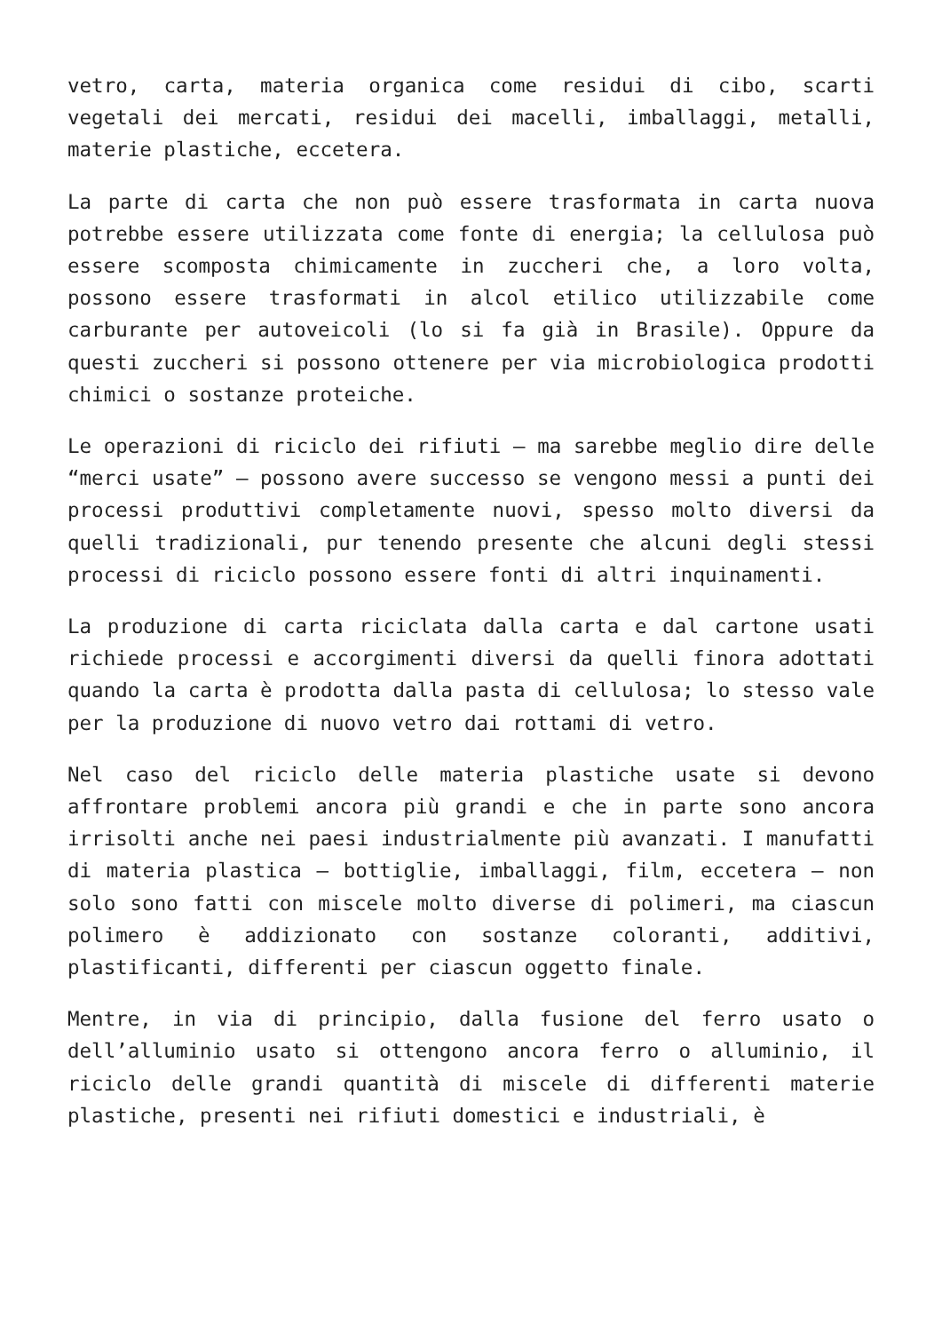vetro, carta, materia organica come residui di cibo, scarti vegetali dei mercati, residui dei macelli, imballaggi, metalli, materie plastiche, eccetera.
La parte di carta che non può essere trasformata in carta nuova potrebbe essere utilizzata come fonte di energia; la cellulosa può essere scomposta chimicamente in zuccheri che, a loro volta, possono essere trasformati in alcol etilico utilizzabile come carburante per autoveicoli (lo si fa già in Brasile). Oppure da questi zuccheri si possono ottenere per via microbiologica prodotti chimici o sostanze proteiche.
Le operazioni di riciclo dei rifiuti — ma sarebbe meglio dire delle “merci usate” — possono avere successo se vengono messi a punti dei processi produttivi completamente nuovi, spesso molto diversi da quelli tradizionali, pur tenendo presente che alcuni degli stessi processi di riciclo possono essere fonti di altri inquinamenti.
La produzione di carta riciclata dalla carta e dal cartone usati richiede processi e accorgimenti diversi da quelli finora adottati quando la carta è prodotta dalla pasta di cellulosa; lo stesso vale per la produzione di nuovo vetro dai rottami di vetro.
Nel caso del riciclo delle materia plastiche usate si devono affrontare problemi ancora più grandi e che in parte sono ancora irrisolti anche nei paesi industrialmente più avanzati. I manufatti di materia plastica — bottiglie, imballaggi, film, eccetera — non solo sono fatti con miscele molto diverse di polimeri, ma ciascun polimero è addizionato con sostanze coloranti, additivi, plastificanti, differenti per ciascun oggetto finale.
Mentre, in via di principio, dalla fusione del ferro usato o dell’alluminio usato si ottengono ancora ferro o alluminio, il riciclo delle grandi quantità di miscele di differenti materie plastiche, presenti nei rifiuti domestici e industriali, è